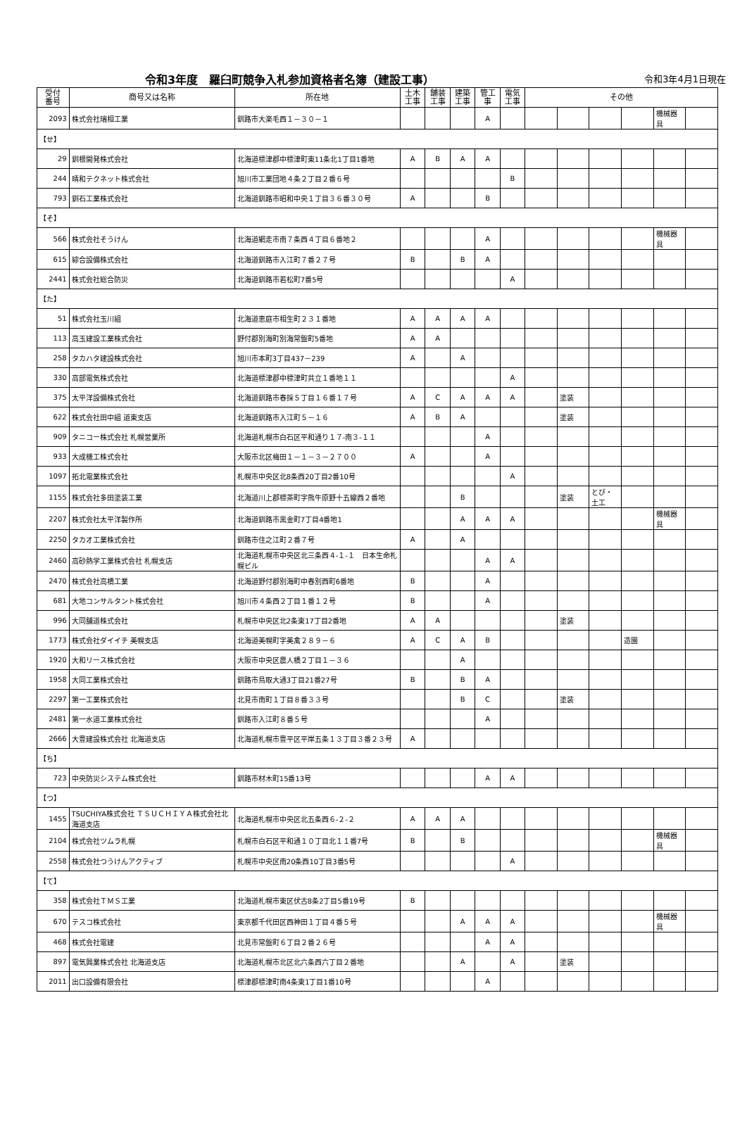令和3年度　羅臼町競争入札参加資格者名簿（建設工事）
令和3年4月1日現在
| 受付 番号 | 商号又は名称 | 所在地 | 土木 工事 | 舗装 工事 | 建築 工事 | 管工 事 | 電気 工事 | その他 | | | | | |
| --- | --- | --- | --- | --- | --- | --- | --- | --- | --- | --- | --- | --- | --- |
| 2093 | 株式会社瑞相工業 | 釧路市大楽毛西１－３０－１ | | | | A | | | | | | 機械器具 | |
| 【せ】 | | | | | | | | | | | | | |
| 29 | 釧根開発株式会社 | 北海道標津郡中標津町東11条北1丁目1番地 | A | B | A | A | | | | | | | |
| 244 | 晴和テクネット株式会社 | 旭川市工業団地４条２丁目２番６号 | | | | | B | | | | | | |
| 793 | 釧石工業株式会社 | 北海道釧路市昭和中央１丁目３６番３０号 | A | | | B | | | | | | | |
| 【そ】 | | | | | | | | | | | | | |
| 566 | 株式会社そうけん | 北海道網走市南７条西４丁目６番地２ | | | | A | | | | | | 機械器具 | |
| 615 | 綜合設備株式会社 | 北海道釧路市入江町７番２７号 | B | | B | A | | | | | | | |
| 2441 | 株式会社総合防災 | 北海道釧路市若松町7番5号 | | | | | A | | | | | | |
| 【た】 | | | | | | | | | | | | | |
| 51 | 株式会社玉川組 | 北海道恵庭市相生町２３１番地 | A | A | A | A | | | | | | | |
| 113 | 高玉建設工業株式会社 | 野付郡別海町別海常盤町5番地 | A | A | | | | | | | | | |
| 258 | タカハタ建設株式会社 | 旭川市本町3丁目437－239 | A | | A | | | | | | | | |
| 330 | 高部電気株式会社 | 北海道標津郡中標津町共立１番地１１ | | | | | A | | | | | | |
| 375 | 太平洋設備株式会社 | 北海道釧路市春採５丁目１６番１７号 | A | C | A | A | A | | 塗装 | | | | |
| 622 | 株式会社田中組 道東支店 | 北海道釧路市入江町５－１６ | A | B | A | | | | 塗装 | | | | |
| 909 | タニコー株式会社 札幌営業所 | 北海道札幌市白石区平和通り１７-南３-１１ | | | | A | | | | | | | |
| 933 | 大成機工株式会社 | 大阪市北区梅田１－１－３－２７００ | A | | | A | | | | | | | |
| 1097 | 拓北電業株式会社 | 札幌市中央区北8条西20丁目2番10号 | | | | | A | | | | | | |
| 1155 | 株式会社多田塗装工業 | 北海道川上郡標茶町字熊牛原野十五線西２番地 | | | B | | | | 塗装 | とび・土工 | | | |
| 2207 | 株式会社太平洋製作所 | 北海道釧路市黒金町7丁目4番地1 | | | A | A | A | | | | | 機械器具 | |
| 2250 | タカオ工業株式会社 | 釧路市住之江町２番７号 | A | | A | | | | | | | | |
| 2460 | 高砂熱学工業株式会社 札幌支店 | 北海道札幌市中央区北三条西４-１-１ 日本生命札幌ビル | | | | A | A | | | | | | |
| 2470 | 株式会社高橋工業 | 北海道野付郡別海町中春別西町6番地 | B | | | A | | | | | | | |
| 681 | 大地コンサルタント株式会社 | 旭川市４条西２丁目１番１２号 | B | | | A | | | | | | | |
| 996 | 大同舗道株式会社 | 札幌市中央区北2条東17丁目2番地 | A | A | | | | | 塗装 | | | | |
| 1773 | 株式会社ダイイチ 美幌支店 | 北海道美幌町字美禽２８９－６ | A | C | A | B | | | | | 造園 | | |
| 1920 | 大和リース株式会社 | 大阪市中央区農人橋２丁目１－３６ | | | A | | | | | | | | |
| 1958 | 大同工業株式会社 | 釧路市鳥取大通3丁目21番27号 | B | | B | A | | | | | | | |
| 2297 | 第一工業株式会社 | 北見市南町１丁目８番３３号 | | | B | C | | | 塗装 | | | | |
| 2481 | 第一水道工業株式会社 | 釧路市入江町８番５号 | | | | A | | | | | | | |
| 2666 | 大豊建設株式会社 北海道支店 | 北海道札幌市豊平区平岸五条１３丁目３番２３号 | A | | | | | | | | | | |
| 【ち】 | | | | | | | | | | | | | |
| 723 | 中央防災システム株式会社 | 釧路市材木町15番13号 | | | | A | A | | | | | | |
| 【つ】 | | | | | | | | | | | | | |
| 1455 | TSUCHIYA株式会社 ＴＳＵＣＨＩＹＡ株式会社北海道支店 | 北海道札幌市中央区北五条西６-２-２ | A | A | A | | | | | | | | |
| 2104 | 株式会社ツムラ札幌 | 札幌市白石区平和通１０丁目北１１番7号 | B | | B | | | | | | | 機械器具 | |
| 2558 | 株式会社つうけんアクティブ | 札幌市中央区南20条西10丁目3番5号 | | | | | A | | | | | | |
| 【て】 | | | | | | | | | | | | | |
| 358 | 株式会社ＴＭＳ工業 | 北海道札幌市東区伏古8条2丁目5番19号 | B | | | | | | | | | | |
| 670 | テスコ株式会社 | 東京都千代田区西神田１丁目４番５号 | | | A | A | A | | | | | 機械器具 | |
| 468 | 株式会社電建 | 北見市常盤町６丁目２番２６号 | | | | A | A | | | | | | |
| 897 | 電気興業株式会社 北海道支店 | 北海道札幌市北区北六条西六丁目２番地 | | | A | | A | | 塗装 | | | | |
| 2011 | 出口設備有限会社 | 標津郡標津町南4条東1丁目1番10号 | | | | A | | | | | | | |